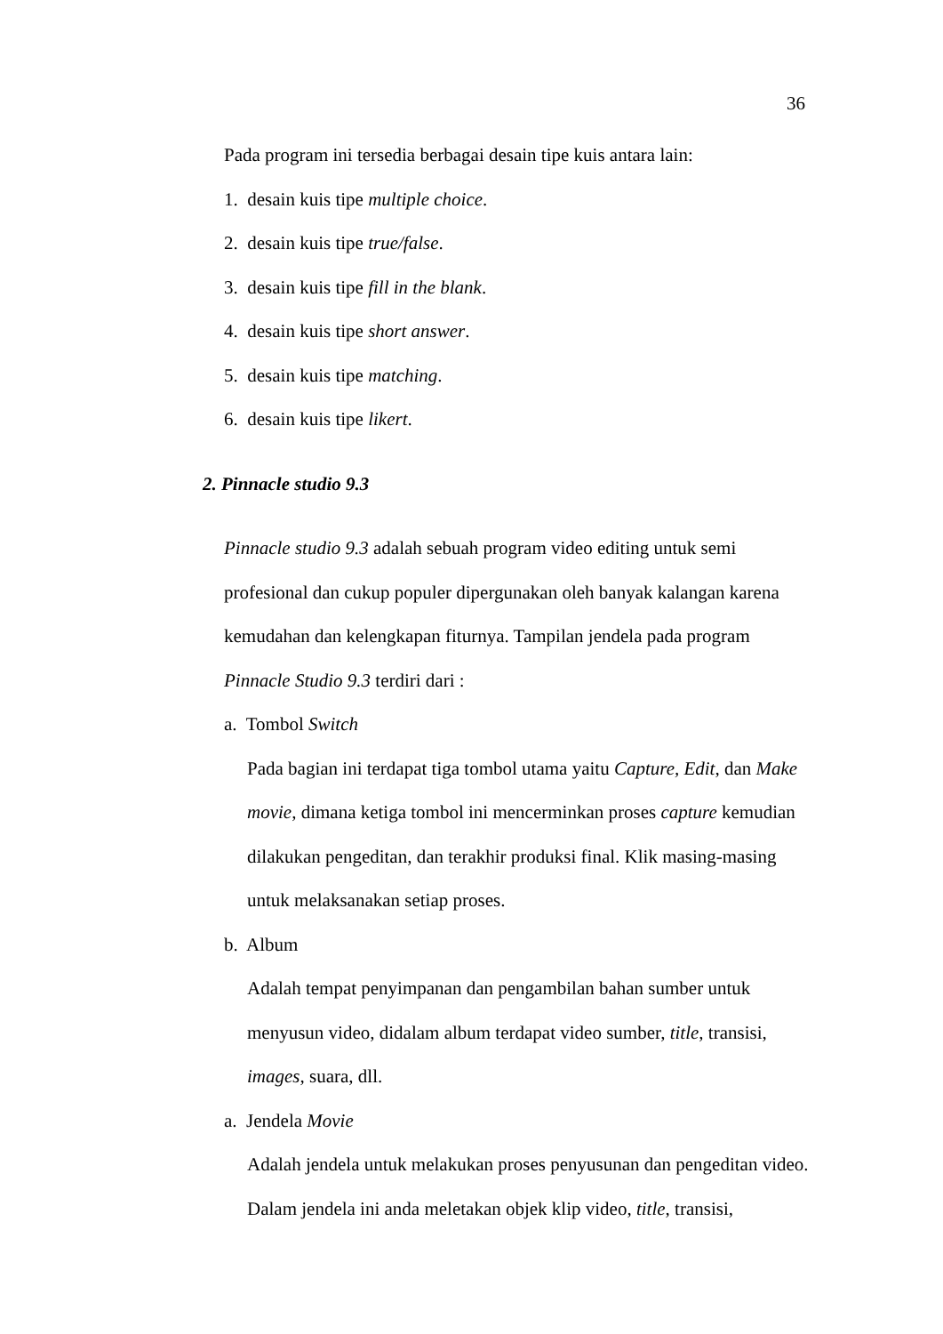36
Pada program ini tersedia berbagai desain tipe kuis antara lain:
1. desain kuis tipe multiple choice.
2. desain kuis tipe true/false.
3. desain kuis tipe fill in the blank.
4. desain kuis tipe short answer.
5. desain kuis tipe matching.
6. desain kuis tipe likert.
2. Pinnacle studio 9.3
Pinnacle studio 9.3 adalah sebuah program video editing untuk semi profesional dan cukup populer dipergunakan oleh banyak kalangan karena kemudahan dan kelengkapan fiturnya. Tampilan jendela pada program Pinnacle Studio 9.3 terdiri dari :
a. Tombol Switch
Pada bagian ini terdapat tiga tombol utama yaitu Capture, Edit, dan Make movie, dimana ketiga tombol ini mencerminkan proses capture kemudian dilakukan pengeditan, dan terakhir produksi final. Klik masing-masing untuk melaksanakan setiap proses.
b. Album
Adalah tempat penyimpanan dan pengambilan bahan sumber untuk menyusun video, didalam album terdapat video sumber, title, transisi, images, suara, dll.
a. Jendela Movie
Adalah jendela untuk melakukan proses penyusunan dan pengeditan video. Dalam jendela ini anda meletakan objek klip video, title, transisi,